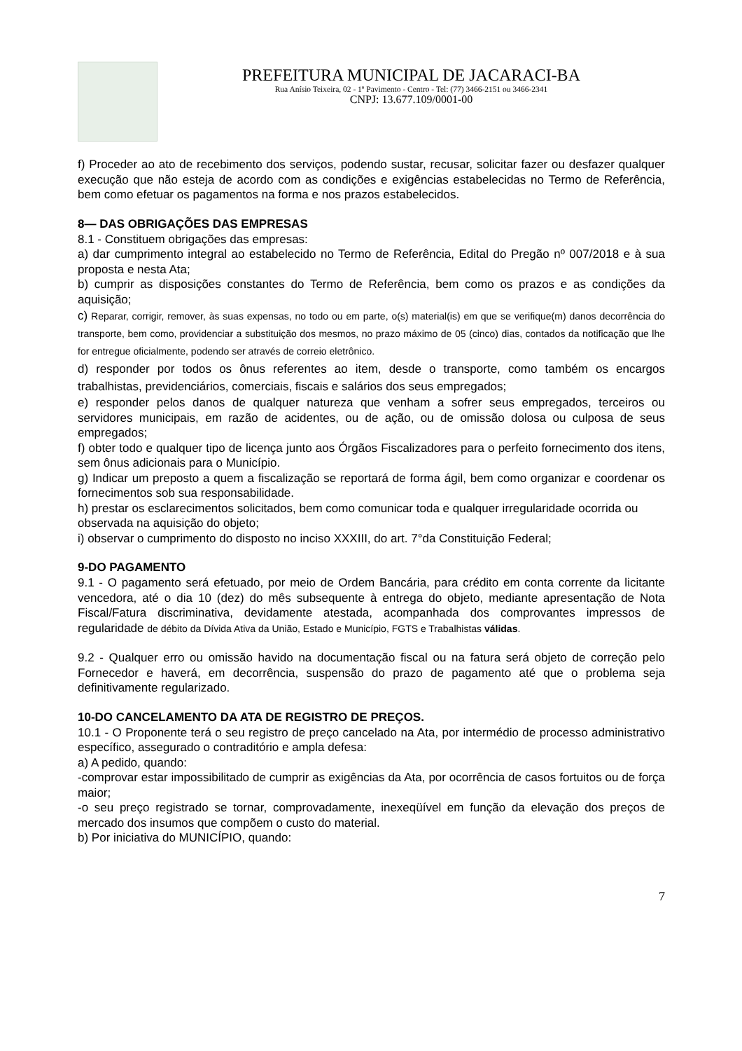PREFEITURA MUNICIPAL DE JACARACI-BA
Rua Anísio Teixeira, 02 - 1º Pavimento - Centro - Tel: (77) 3466-2151 ou 3466-2341
CNPJ: 13.677.109/0001-00
f) Proceder ao ato de recebimento dos serviços, podendo sustar, recusar, solicitar fazer ou desfazer qualquer execução que não esteja de acordo com as condições e exigências estabelecidas no Termo de Referência, bem como efetuar os pagamentos na forma e nos prazos estabelecidos.
8— DAS OBRIGAÇÕES DAS EMPRESAS
8.1 - Constituem obrigações das empresas:
a) dar cumprimento integral ao estabelecido no Termo de Referência, Edital do Pregão nº 007/2018 e à sua proposta e nesta Ata;
b) cumprir as disposições constantes do Termo de Referência, bem como os prazos e as condições da aquisição;
c) Reparar, corrigir, remover, às suas expensas, no todo ou em parte, o(s) material(is) em que se verifique(m) danos decorrência do transporte, bem como, providenciar a substituição dos mesmos, no prazo máximo de 05 (cinco) dias, contados da notificação que lhe for entregue oficialmente, podendo ser através de correio eletrônico.
d) responder por todos os ônus referentes ao item, desde o transporte, como também os encargos trabalhistas, previdenciários, comerciais, fiscais e salários dos seus empregados;
e) responder pelos danos de qualquer natureza que venham a sofrer seus empregados, terceiros ou servidores municipais, em razão de acidentes, ou de ação, ou de omissão dolosa ou culposa de seus empregados;
f) obter todo e qualquer tipo de licença junto aos Órgãos Fiscalizadores para o perfeito fornecimento dos itens, sem ônus adicionais para o Município.
g) Indicar um preposto a quem a fiscalização se reportará de forma ágil, bem como organizar e coordenar os fornecimentos sob sua responsabilidade.
h) prestar os esclarecimentos solicitados, bem como comunicar toda e qualquer irregularidade ocorrida ou observada na aquisição do objeto;
i) observar o cumprimento do disposto no inciso XXXIII, do art. 7°da Constituição Federal;
9-DO PAGAMENTO
9.1 - O pagamento será efetuado, por meio de Ordem Bancária, para crédito em conta corrente da licitante vencedora, até o dia 10 (dez) do mês subsequente à entrega do objeto, mediante apresentação de Nota Fiscal/Fatura discriminativa, devidamente atestada, acompanhada dos comprovantes impressos de regularidade de débito da Dívida Ativa da União, Estado e Município, FGTS e Trabalhistas válidas.
9.2 - Qualquer erro ou omissão havido na documentação fiscal ou na fatura será objeto de correção pelo Fornecedor e haverá, em decorrência, suspensão do prazo de pagamento até que o problema seja definitivamente regularizado.
10-DO CANCELAMENTO DA ATA DE REGISTRO DE PREÇOS.
10.1 - O Proponente terá o seu registro de preço cancelado na Ata, por intermédio de processo administrativo específico, assegurado o contraditório e ampla defesa:
a) A pedido, quando:
-comprovar estar impossibilitado de cumprir as exigências da Ata, por ocorrência de casos fortuitos ou de força maior;
-o seu preço registrado se tornar, comprovadamente, inexeqüível em função da elevação dos preços de mercado dos insumos que compõem o custo do material.
b) Por iniciativa do MUNICÍPIO, quando:
7